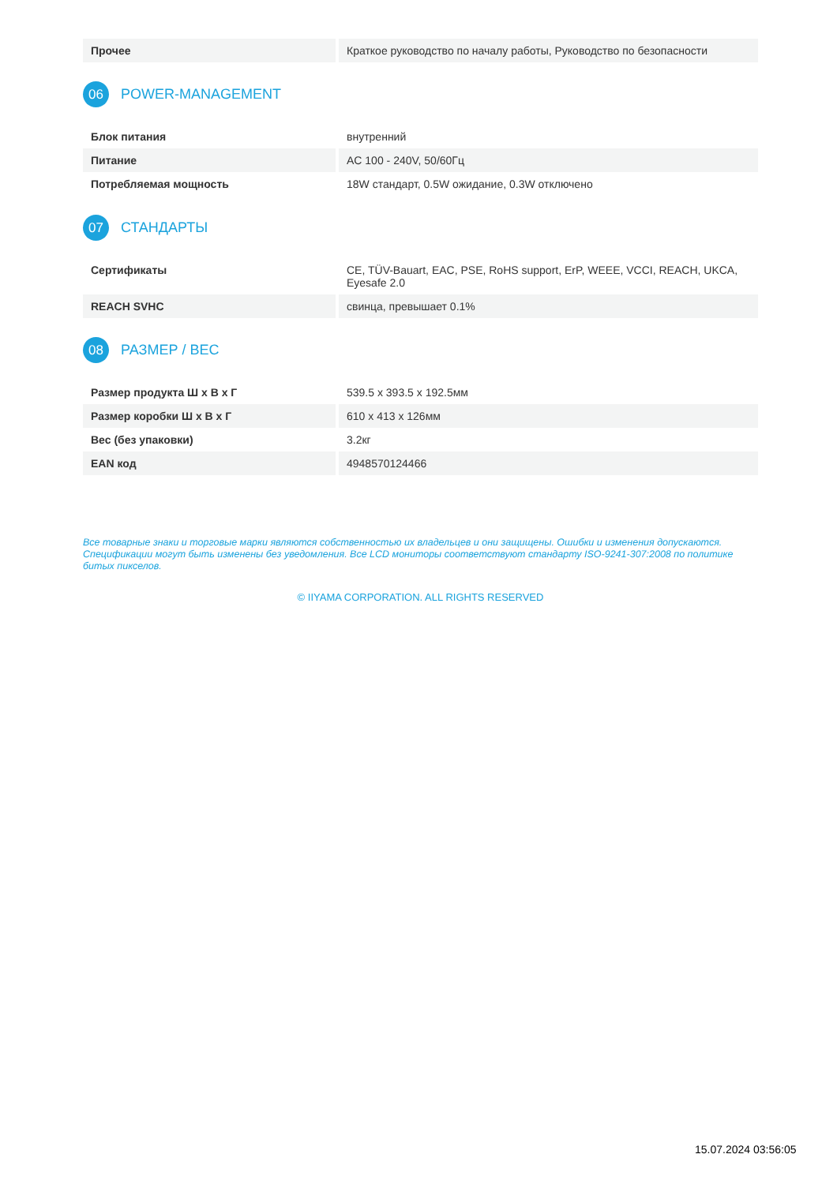| Прочее | Краткое руководство по началу работы, Руководство по безопасности |
06 POWER-MANAGEMENT
| Блок питания | внутренний |
| Питание | AC 100 - 240V, 50/60Гц |
| Потребляемая мощность | 18W стандарт, 0.5W ожидание, 0.3W отключено |
07 СТАНДАРТЫ
| Сертификаты | CE, TÜV-Bauart, EAC, PSE, RoHS support, ErP, WEEE, VCCI, REACH, UKCA, Eyesafe 2.0 |
| REACH SVHC | свинца, превышает 0.1% |
08 РАЗМЕР / ВЕС
| Размер продукта Ш x В x Г | 539.5 x 393.5 x 192.5мм |
| Размер коробки Ш x В x Г | 610 x 413 x 126мм |
| Вес (без упаковки) | 3.2кг |
| EAN код | 4948570124466 |
Все товарные знаки и торговые марки являются собственностью их владельцев и они защищены. Ошибки и изменения допускаются. Спецификации могут быть изменены без уведомления. Все LCD мониторы соответствуют стандарту ISO-9241-307:2008 по политике битых пикселов.
© IIYAMA CORPORATION. ALL RIGHTS RESERVED
15.07.2024 03:56:05